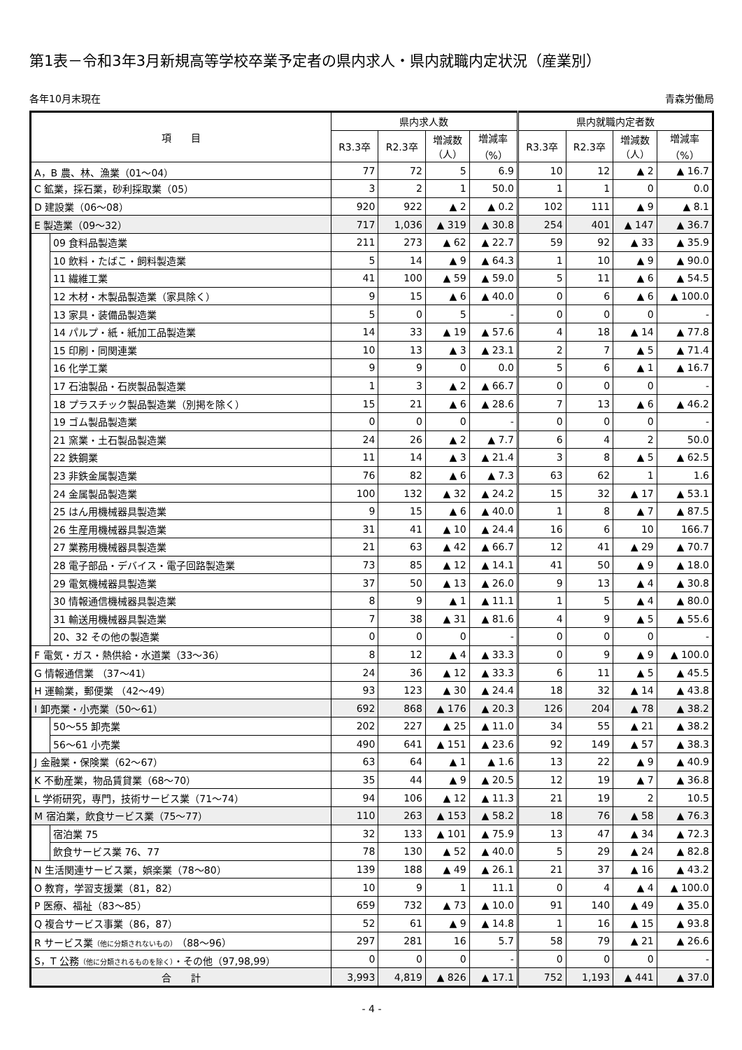第1表－令和3年3月新規高等学校卒業予定者の県内求人・県内就職内定状況（産業別）
各年10月末現在 青森労働局
| 項 目 | | 県内求人数 | | | | 県内就職内定者数 | | | |
| --- | --- | --- | --- | --- | --- | --- | --- | --- | --- |
| | | R3.3卒 | R2.3卒 | 増減数 （人） | 増減率 （%） | R3.3卒 | R2.3卒 | 増減数 （人） | 増減率 （%） |
| A，B 農、林、漁業（01～04） | | 77 | 72 | 5 | 6.9 | 10 | 12 | ▲ 2 | ▲ 16.7 |
| C 鉱業，採石業，砂利採取業（05） | | 3 | 2 | 1 | 50.0 | 1 | 1 | 0 | 0.0 |
| D 建設業（06～08） | | 920 | 922 | ▲ 2 | ▲ 0.2 | 102 | 111 | ▲ 9 | ▲ 8.1 |
| E 製造業（09～32） | | 717 | 1,036 | ▲ 319 | ▲ 30.8 | 254 | 401 | ▲ 147 | ▲ 36.7 |
| | 09 食料品製造業 | 211 | 273 | ▲ 62 | ▲ 22.7 | 59 | 92 | ▲ 33 | ▲ 35.9 |
| | 10 飲料・たばこ・飼料製造業 | 5 | 14 | ▲ 9 | ▲ 64.3 | 1 | 10 | ▲ 9 | ▲ 90.0 |
| | 11 繊維工業 | 41 | 100 | ▲ 59 | ▲ 59.0 | 5 | 11 | ▲ 6 | ▲ 54.5 |
| | 12 木材・木製品製造業（家具除く） | 9 | 15 | ▲ 6 | ▲ 40.0 | 0 | 6 | ▲ 6 | ▲ 100.0 |
| | 13 家具・装備品製造業 | 5 | 0 | 5 | - | 0 | 0 | 0 | - |
| | 14 パルプ・紙・紙加工品製造業 | 14 | 33 | ▲ 19 | ▲ 57.6 | 4 | 18 | ▲ 14 | ▲ 77.8 |
| | 15 印刷・同関連業 | 10 | 13 | ▲ 3 | ▲ 23.1 | 2 | 7 | ▲ 5 | ▲ 71.4 |
| | 16 化学工業 | 9 | 9 | 0 | 0.0 | 5 | 6 | ▲ 1 | ▲ 16.7 |
| | 17 石油製品・石炭製品製造業 | 1 | 3 | ▲ 2 | ▲ 66.7 | 0 | 0 | 0 | - |
| | 18 プラスチック製品製造業（別掲を除く） | 15 | 21 | ▲ 6 | ▲ 28.6 | 7 | 13 | ▲ 6 | ▲ 46.2 |
| | 19 ゴム製品製造業 | 0 | 0 | 0 | - | 0 | 0 | 0 | - |
| | 21 窯業・土石製品製造業 | 24 | 26 | ▲ 2 | ▲ 7.7 | 6 | 4 | 2 | 50.0 |
| | 22 鉄鋼業 | 11 | 14 | ▲ 3 | ▲ 21.4 | 3 | 8 | ▲ 5 | ▲ 62.5 |
| | 23 非鉄金属製造業 | 76 | 82 | ▲ 6 | ▲ 7.3 | 63 | 62 | 1 | 1.6 |
| | 24 金属製品製造業 | 100 | 132 | ▲ 32 | ▲ 24.2 | 15 | 32 | ▲ 17 | ▲ 53.1 |
| | 25 はん用機械器具製造業 | 9 | 15 | ▲ 6 | ▲ 40.0 | 1 | 8 | ▲ 7 | ▲ 87.5 |
| | 26 生産用機械器具製造業 | 31 | 41 | ▲ 10 | ▲ 24.4 | 16 | 6 | 10 | 166.7 |
| | 27 業務用機械器具製造業 | 21 | 63 | ▲ 42 | ▲ 66.7 | 12 | 41 | ▲ 29 | ▲ 70.7 |
| | 28 電子部品・デバイス・電子回路製造業 | 73 | 85 | ▲ 12 | ▲ 14.1 | 41 | 50 | ▲ 9 | ▲ 18.0 |
| | 29 電気機械器具製造業 | 37 | 50 | ▲ 13 | ▲ 26.0 | 9 | 13 | ▲ 4 | ▲ 30.8 |
| | 30 情報通信機械器具製造業 | 8 | 9 | ▲ 1 | ▲ 11.1 | 1 | 5 | ▲ 4 | ▲ 80.0 |
| | 31 輸送用機械器具製造業 | 7 | 38 | ▲ 31 | ▲ 81.6 | 4 | 9 | ▲ 5 | ▲ 55.6 |
| | 20、32 その他の製造業 | 0 | 0 | 0 | - | 0 | 0 | 0 | - |
| F 電気・ガス・熱供給・水道業（33～36） | | 8 | 12 | ▲ 4 | ▲ 33.3 | 0 | 9 | ▲ 9 | ▲ 100.0 |
| G 情報通信業 （37～41） | | 24 | 36 | ▲ 12 | ▲ 33.3 | 6 | 11 | ▲ 5 | ▲ 45.5 |
| H 運輸業，郵便業 （42～49） | | 93 | 123 | ▲ 30 | ▲ 24.4 | 18 | 32 | ▲ 14 | ▲ 43.8 |
| I 卸売業・小売業（50～61） | | 692 | 868 | ▲ 176 | ▲ 20.3 | 126 | 204 | ▲ 78 | ▲ 38.2 |
| | 50～55 卸売業 | 202 | 227 | ▲ 25 | ▲ 11.0 | 34 | 55 | ▲ 21 | ▲ 38.2 |
| | 56～61 小売業 | 490 | 641 | ▲ 151 | ▲ 23.6 | 92 | 149 | ▲ 57 | ▲ 38.3 |
| J 金融業・保険業（62～67） | | 63 | 64 | ▲ 1 | ▲ 1.6 | 13 | 22 | ▲ 9 | ▲ 40.9 |
| K 不動産業，物品賃貸業（68～70） | | 35 | 44 | ▲ 9 | ▲ 20.5 | 12 | 19 | ▲ 7 | ▲ 36.8 |
| L 学術研究，専門，技術サービス業（71～74） | | 94 | 106 | ▲ 12 | ▲ 11.3 | 21 | 19 | 2 | 10.5 |
| M 宿泊業，飲食サービス業（75～77） | | 110 | 263 | ▲ 153 | ▲ 58.2 | 18 | 76 | ▲ 58 | ▲ 76.3 |
| | 宿泊業 75 | 32 | 133 | ▲ 101 | ▲ 75.9 | 13 | 47 | ▲ 34 | ▲ 72.3 |
| | 飲食サービス業 76、77 | 78 | 130 | ▲ 52 | ▲ 40.0 | 5 | 29 | ▲ 24 | ▲ 82.8 |
| N 生活関連サービス業，娯楽業（78～80） | | 139 | 188 | ▲ 49 | ▲ 26.1 | 21 | 37 | ▲ 16 | ▲ 43.2 |
| O 教育，学習支援業（81，82） | | 10 | 9 | 1 | 11.1 | 0 | 4 | ▲ 4 | ▲ 100.0 |
| P 医療、福祉（83～85） | | 659 | 732 | ▲ 73 | ▲ 10.0 | 91 | 140 | ▲ 49 | ▲ 35.0 |
| Q 複合サービス事業（86，87） | | 52 | 61 | ▲ 9 | ▲ 14.8 | 1 | 16 | ▲ 15 | ▲ 93.8 |
| R サービス業 （他に分類されないもの） （88～96） | | 297 | 281 | 16 | 5.7 | 58 | 79 | ▲ 21 | ▲ 26.6 |
| S，T 公務 （他に分類されるものを除く） ・その他（97,98,99） | | 0 | 0 | 0 | - | 0 | 0 | 0 | - |
| 合 計 | | 3,993 | 4,819 | ▲ 826 | ▲ 17.1 | 752 | 1,193 | ▲ 441 | ▲ 37.0 |
- 4 -